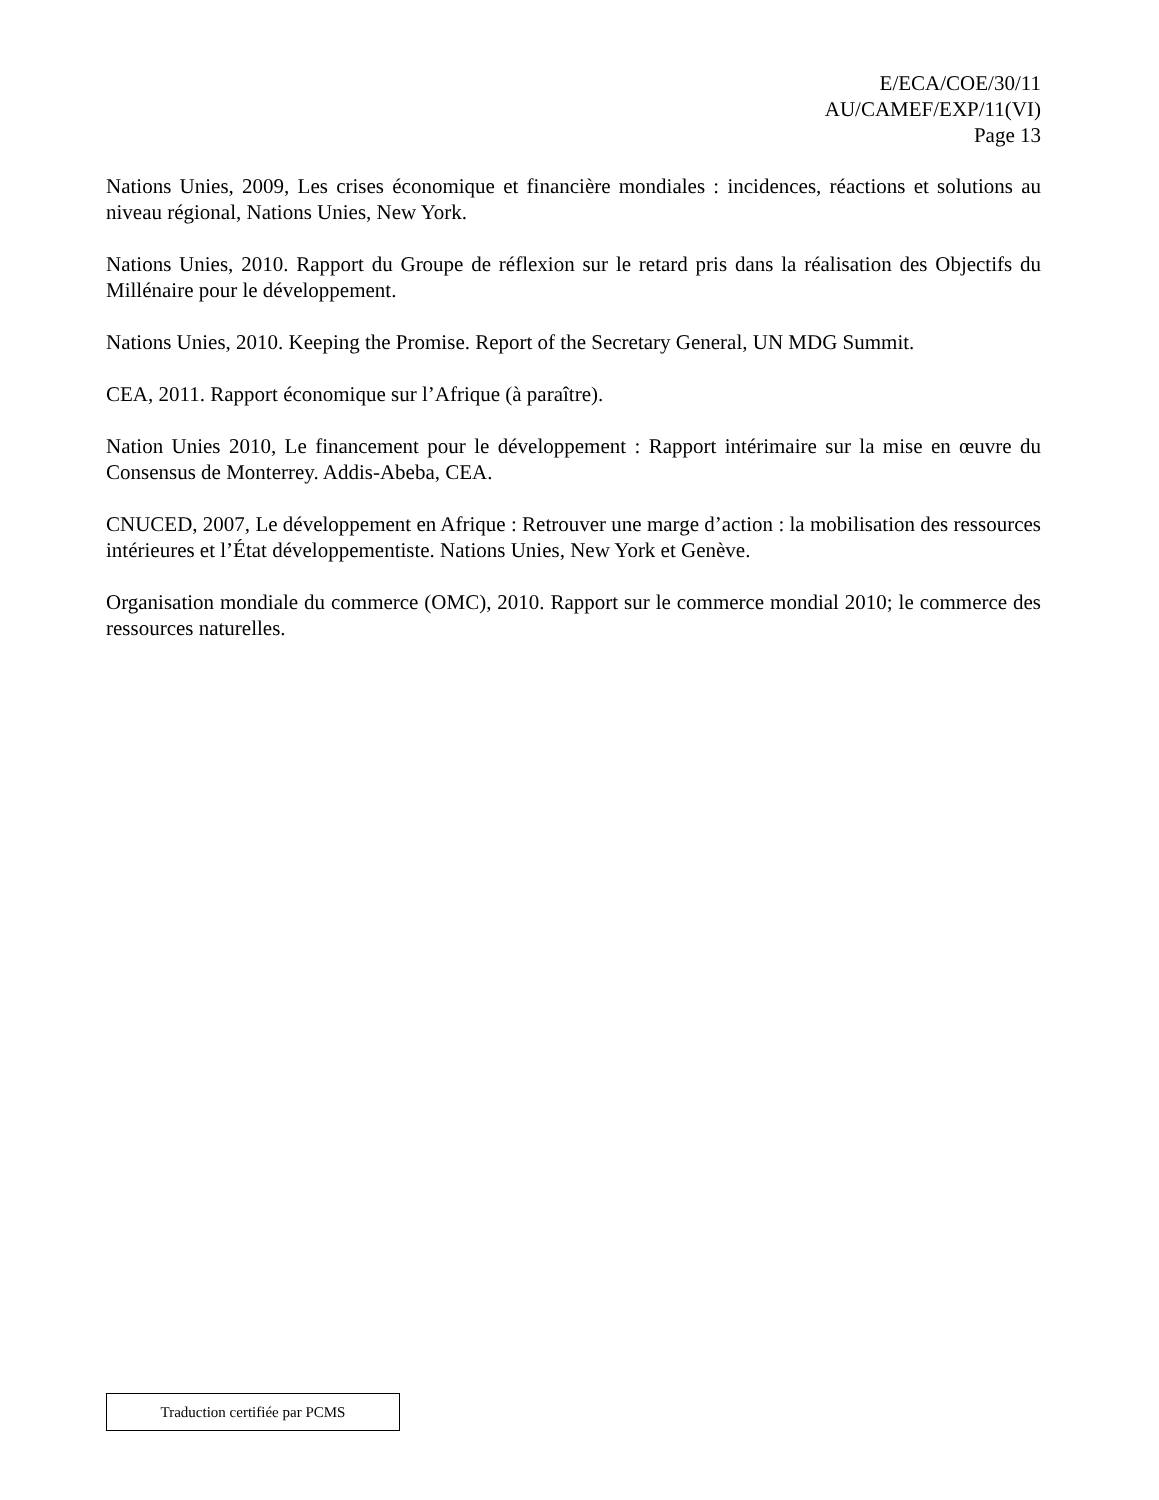E/ECA/COE/30/11
AU/CAMEF/EXP/11(VI)
Page 13
Nations Unies, 2009, Les crises économique et financière mondiales : incidences, réactions et solutions au niveau régional, Nations Unies, New York.
Nations Unies, 2010. Rapport du Groupe de réflexion sur le retard pris dans la réalisation des Objectifs du Millénaire pour le développement.
Nations Unies, 2010. Keeping the Promise. Report of the Secretary General, UN MDG Summit.
CEA, 2011. Rapport économique sur l’Afrique (à paraître).
Nation Unies 2010, Le financement pour le développement : Rapport intérimaire sur la mise en œuvre du Consensus de Monterrey. Addis-Abeba, CEA.
CNUCED, 2007, Le développement en Afrique : Retrouver une marge d’action : la mobilisation des ressources intérieures et l’État développementiste. Nations Unies, New York et Genève.
Organisation mondiale du commerce (OMC), 2010. Rapport sur le commerce mondial 2010; le commerce des ressources naturelles.
Traduction certifiée par PCMS